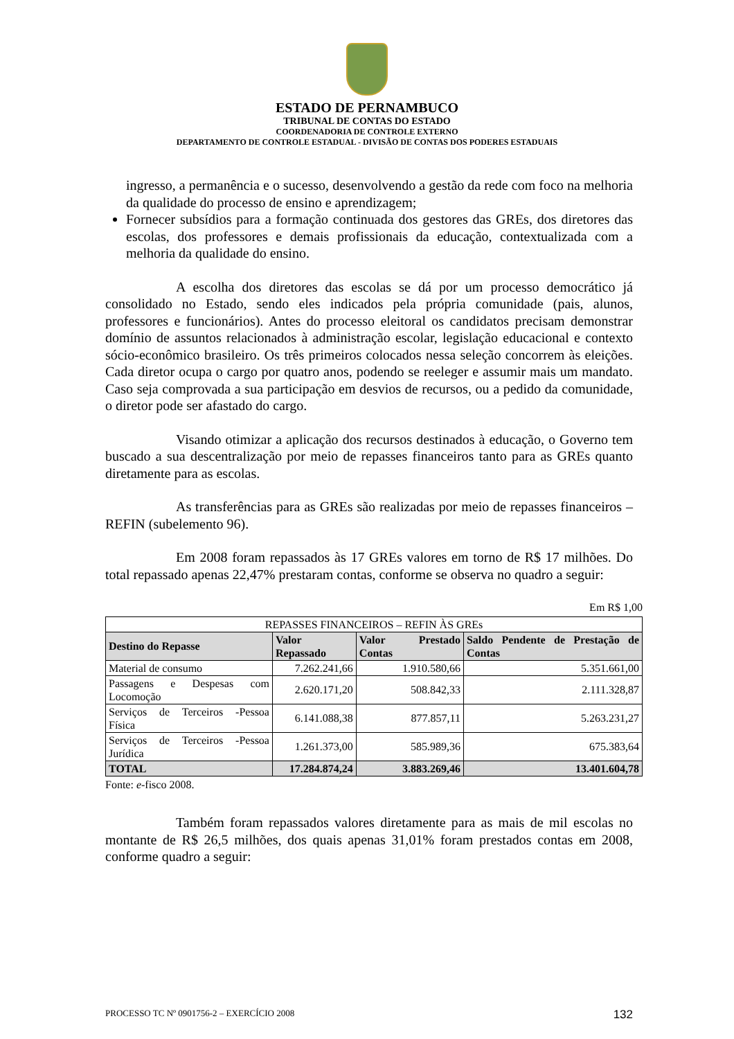ESTADO DE PERNAMBUCO
TRIBUNAL DE CONTAS DO ESTADO
COORDENADORIA DE CONTROLE EXTERNO
DEPARTAMENTO DE CONTROLE ESTADUAL - DIVISÃO DE CONTAS DOS PODERES ESTADUAIS
ingresso, a permanência e o sucesso, desenvolvendo a gestão da rede com foco na melhoria da qualidade do processo de ensino e aprendizagem;
Fornecer subsídios para a formação continuada dos gestores das GREs, dos diretores das escolas, dos professores e demais profissionais da educação, contextualizada com a melhoria da qualidade do ensino.
A escolha dos diretores das escolas se dá por um processo democrático já consolidado no Estado, sendo eles indicados pela própria comunidade (pais, alunos, professores e funcionários). Antes do processo eleitoral os candidatos precisam demonstrar domínio de assuntos relacionados à administração escolar, legislação educacional e contexto sócio-econômico brasileiro. Os três primeiros colocados nessa seleção concorrem às eleições. Cada diretor ocupa o cargo por quatro anos, podendo se reeleger e assumir mais um mandato. Caso seja comprovada a sua participação em desvios de recursos, ou a pedido da comunidade, o diretor pode ser afastado do cargo.
Visando otimizar a aplicação dos recursos destinados à educação, o Governo tem buscado a sua descentralização por meio de repasses financeiros tanto para as GREs quanto diretamente para as escolas.
As transferências para as GREs são realizadas por meio de repasses financeiros – REFIN (subelemento 96).
Em 2008 foram repassados às 17 GREs valores em torno de R$ 17 milhões. Do total repassado apenas 22,47% prestaram contas, conforme se observa no quadro a seguir:
Em R$ 1,00
| REPASSES FINANCEIROS – REFIN ÀS GREs | | | |
| Destino do Repasse | Valor Repassado | Valor Prestado Contas | Saldo Pendente de Prestação de Contas |
| Material de consumo | 7.262.241,66 | 1.910.580,66 | 5.351.661,00 |
| Passagens e Despesas com Locomoção | 2.620.171,20 | 508.842,33 | 2.111.328,87 |
| Serviços de Terceiros -Pessoa Física | 6.141.088,38 | 877.857,11 | 5.263.231,27 |
| Serviços de Terceiros -Pessoa Jurídica | 1.261.373,00 | 585.989,36 | 675.383,64 |
| TOTAL | 17.284.874,24 | 3.883.269,46 | 13.401.604,78 |
Fonte: e-fisco 2008.
Também foram repassados valores diretamente para as mais de mil escolas no montante de R$ 26,5 milhões, dos quais apenas 31,01% foram prestados contas em 2008, conforme quadro a seguir:
PROCESSO TC Nº 0901756-2 – EXERCÍCIO 2008 132